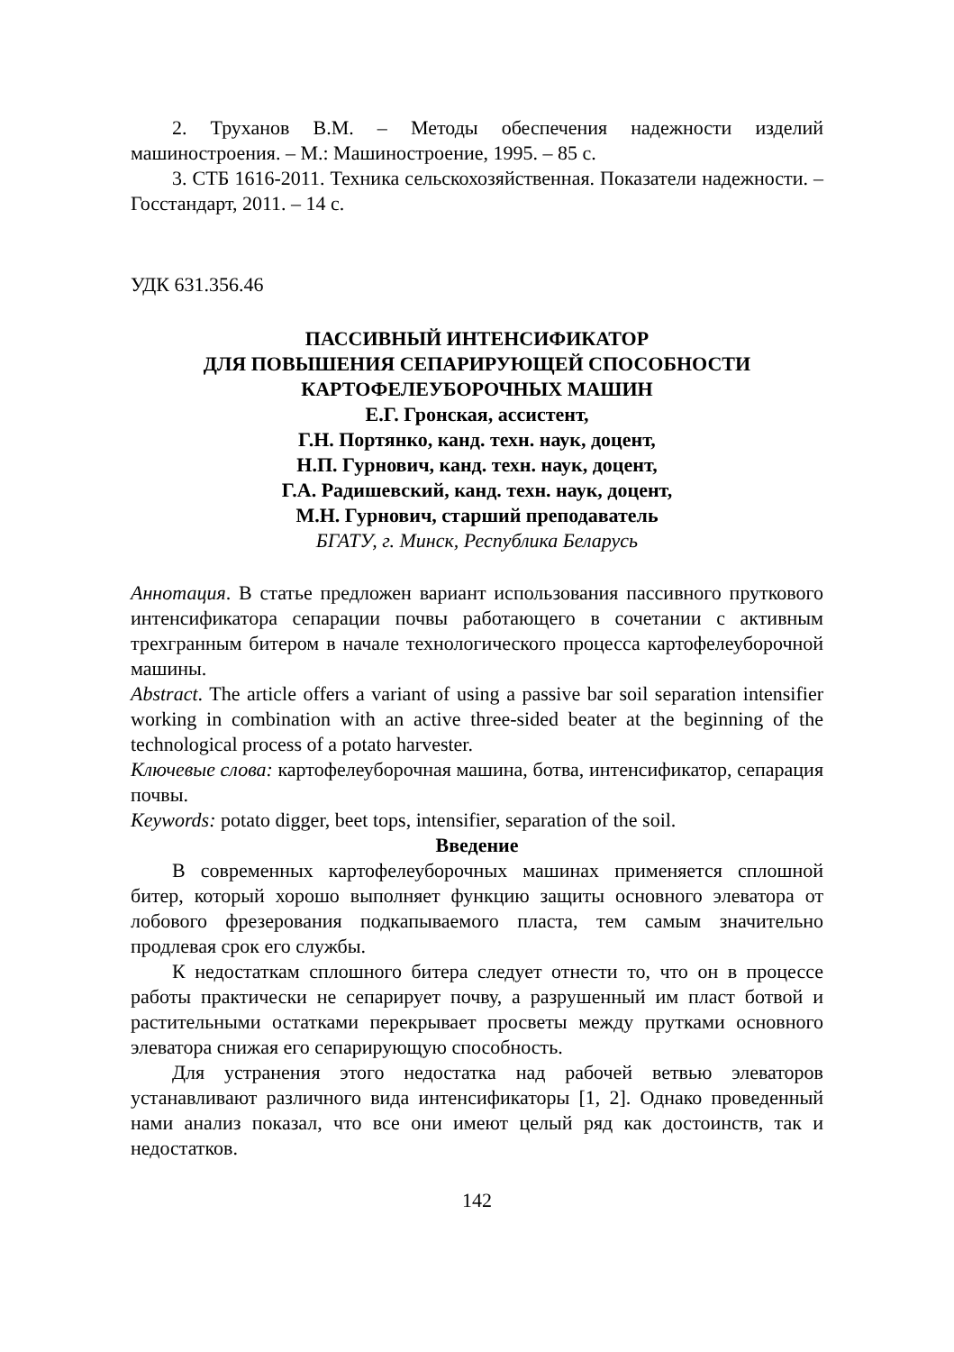2. Труханов В.М. – Методы обеспечения надежности изделий машиностроения. – М.: Машиностроение, 1995. – 85 с.
3. СТБ 1616-2011. Техника сельскохозяйственная. Показатели надежности. – Госстандарт, 2011. – 14 с.
УДК 631.356.46
ПАССИВНЫЙ ИНТЕНСИФИКАТОР
ДЛЯ ПОВЫШЕНИЯ СЕПАРИРУЮЩЕЙ СПОСОБНОСТИ
КАРТОФЕЛЕУБОРОЧНЫХ МАШИН
Е.Г. Гронская, ассистент,
Г.Н. Портянко, канд. техн. наук, доцент,
Н.П. Гурнович, канд. техн. наук, доцент,
Г.А. Радишевский, канд. техн. наук, доцент,
М.Н. Гурнович, старший преподаватель
БГАТУ, г. Минск, Республика Беларусь
Аннотация. В статье предложен вариант использования пассивного пруткового интенсификатора сепарации почвы работающего в сочетании с активным трехгранным битером в начале технологического процесса картофелеуборочной машины.
Abstract. The article offers a variant of using a passive bar soil separation intensifier working in combination with an active three-sided beater at the beginning of the technological process of a potato harvester.
Ключевые слова: картофелеуборочная машина, ботва, интенсификатор, сепарация почвы.
Keywords: potato digger, beet tops, intensifier, separation of the soil.
Введение
В современных картофелеуборочных машинах применяется сплошной битер, который хорошо выполняет функцию защиты основного элеватора от лобового фрезерования подкапываемого пласта, тем самым значительно продлевая срок его службы.
К недостаткам сплошного битера следует отнести то, что он в процессе работы практически не сепарирует почву, а разрушенный им пласт ботвой и растительными остатками перекрывает просветы между прутками основного элеватора снижая его сепарирующую способность.
Для устранения этого недостатка над рабочей ветвью элеваторов устанавливают различного вида интенсификаторы [1, 2]. Однако проведенный нами анализ показал, что все они имеют целый ряд как достоинств, так и недостатков.
142